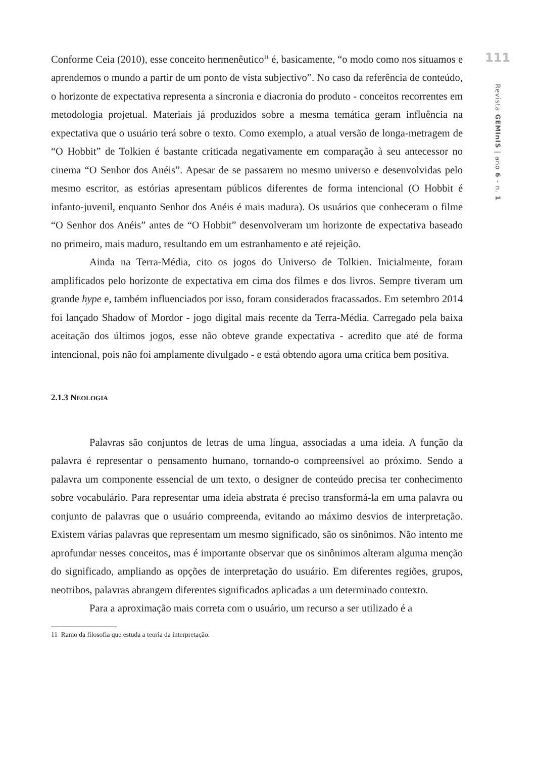Conforme Ceia (2010), esse conceito hermenêutico<sup>11</sup> é, basicamente, “o modo como nos situamos e aprendemos o mundo a partir de um ponto de vista subjectivo”. No caso da referência de conteúdo, o horizonte de expectativa representa a sincronia e diacronia do produto - conceitos recorrentes em metodologia projetual. Materiais já produzidos sobre a mesma temática geram influência na expectativa que o usuário terá sobre o texto. Como exemplo, a atual versão de longa-metragem de “O Hobbit” de Tolkien é bastante criticada negativamente em comparação à seu antecessor no cinema “O Senhor dos Anéis”. Apesar de se passarem no mesmo universo e desenvolvidas pelo mesmo escritor, as estórias apresentam públicos diferentes de forma intencional (O Hobbit é infanto-juvenil, enquanto Senhor dos Anéis é mais madura). Os usuários que conheceram o filme “O Senhor dos Anéis” antes de “O Hobbit” desenvolveram um horizonte de expectativa baseado no primeiro, mais maduro, resultando em um estranhamento e até rejeição.
Ainda na Terra-Média, cito os jogos do Universo de Tolkien. Inicialmente, foram amplificados pelo horizonte de expectativa em cima dos filmes e dos livros. Sempre tiveram um grande hype e, também influenciados por isso, foram considerados fracassados. Em setembro 2014 foi lançado Shadow of Mordor - jogo digital mais recente da Terra-Média. Carregado pela baixa aceitação dos últimos jogos, esse não obteve grande expectativa - acredito que até de forma intencional, pois não foi amplamente divulgado - e está obtendo agora uma crítica bem positiva.
2.1.3 NEOLOGIA
Palavras são conjuntos de letras de uma língua, associadas a uma ideia. A função da palavra é representar o pensamento humano, tornando-o compreensível ao próximo. Sendo a palavra um componente essencial de um texto, o designer de conteúdo precisa ter conhecimento sobre vocabulário. Para representar uma ideia abstrata é preciso transformá-la em uma palavra ou conjunto de palavras que o usuário compreenda, evitando ao máximo desvios de interpretação. Existem várias palavras que representam um mesmo significado, são os sinônimos. Não intento me aprofundar nesses conceitos, mas é importante observar que os sinônimos alteram alguma menção do significado, ampliando as opções de interpretação do usuário. Em diferentes regiões, grupos, neotribos, palavras abrangem diferentes significados aplicadas a um determinado contexto.
Para a aproximação mais correta com o usuário, um recurso a ser utilizado é a
11 Ramo da filosofia que estuda a teoria da interpretação.
111
Revista GEMInIS | ano 6 - n. 1